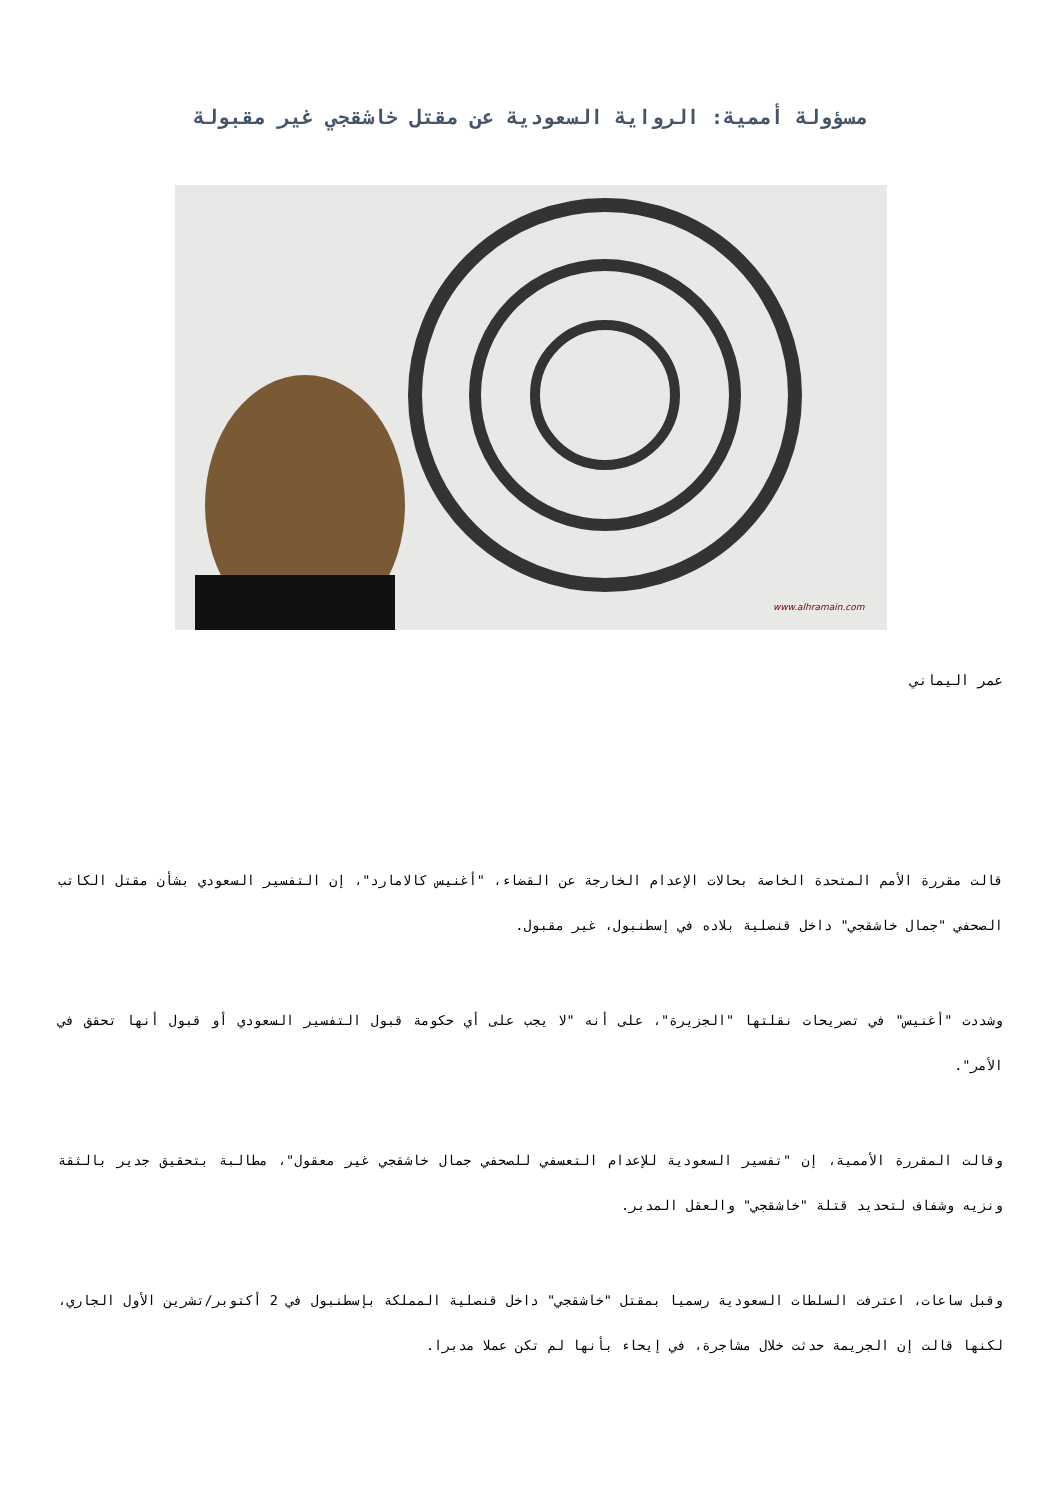مسؤولة أممية: الرواية السعودية عن مقتل خاشقجي غير مقبولة
www.alhramain.com
عمر اليماني
قالت مقررة الأمم المتحدة الخاصة بحالات الإعدام الخارجة عن القضاء، "أغنيس كالامارد"، إن التفسير السعودي بشأن مقتل الكاتب الصحفي "جمال خاشقجي" داخل قنصلية بلاده في إسطنبول، غير مقبول.
وشددت "أغنيس" في تصريحات نقلتها "الجزيرة"، على أنه "لا يجب على أي حكومة قبول التفسير السعودي أو قبول أنها تحقق في الأمر".
وقالت المقررة الأممية، إن "تفسير السعودية للإعدام التعسفي للصحفي جمال خاشقجي غير معقول"، مطالبة بتحقيق جدير بالثقة ونزيه وشفاف لتحديد قتلة "خاشقجي" والعقل المدبر.
وقبل ساعات، اعترفت السلطات السعودية رسميا بمقتل "خاشقجي" داخل قنصلية المملكة بإسطنبول في 2 أكتوبر/تشرين الأول الجاري، لكنها قالت إن الجريمة حدثت خلال مشاجرة، في إيحاء بأنها لم تكن عملا مدبرا.